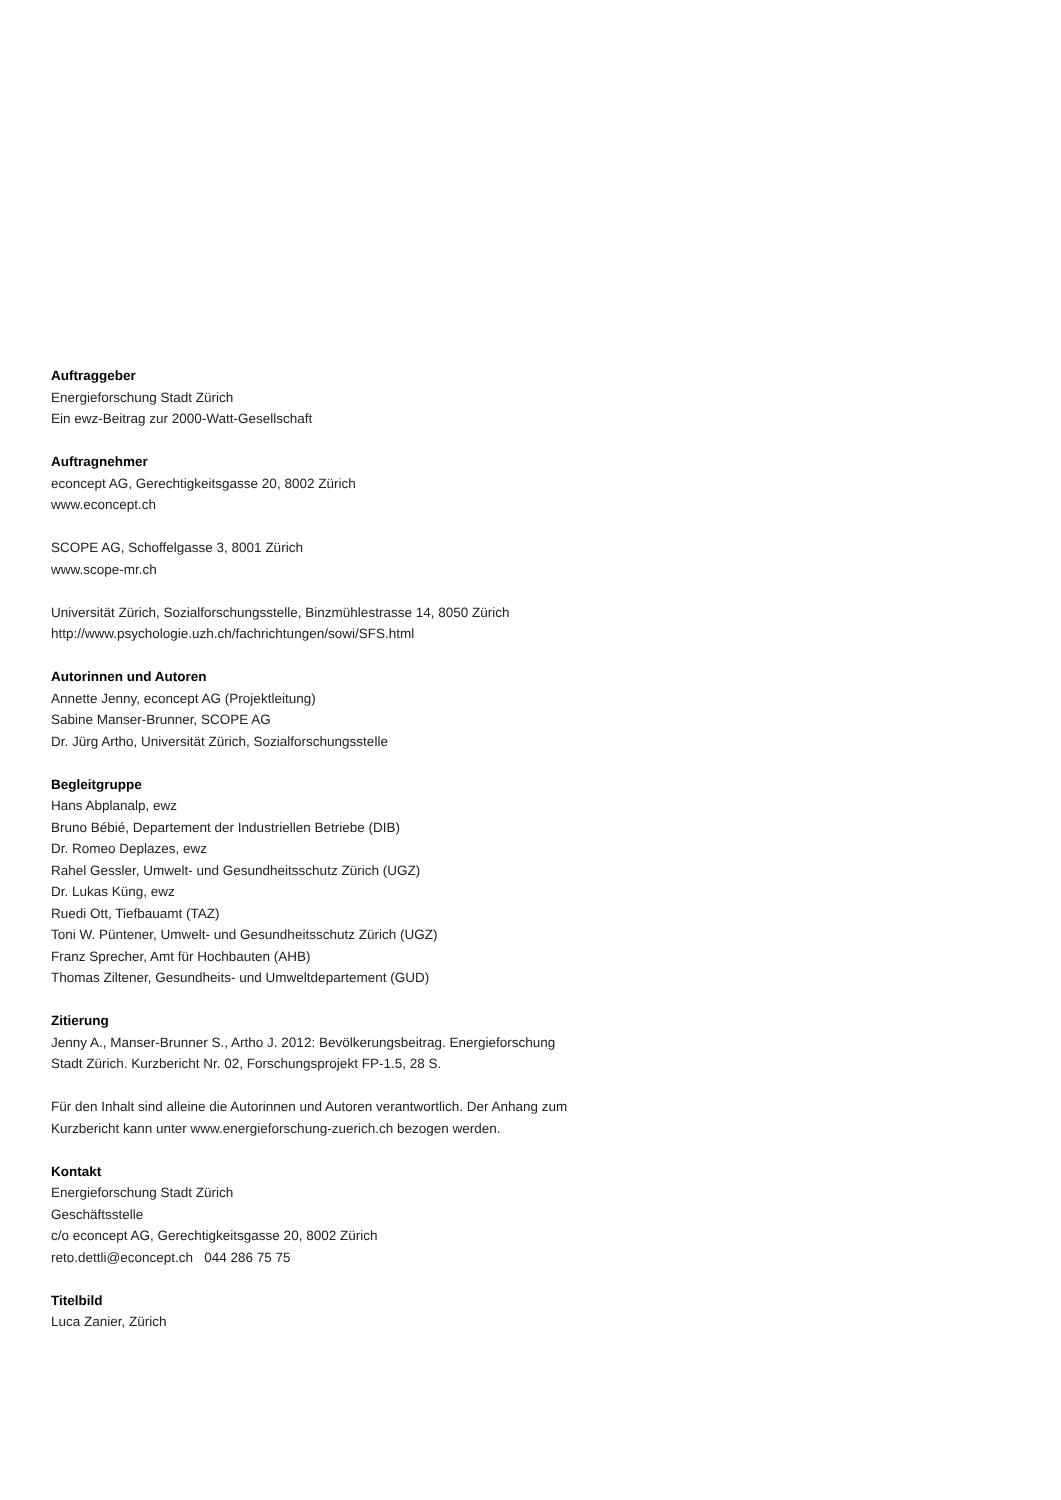Auftraggeber
Energieforschung Stadt Zürich
Ein ewz-Beitrag zur 2000-Watt-Gesellschaft
Auftragnehmer
econcept AG, Gerechtigkeitsgasse 20, 8002 Zürich
www.econcept.ch
SCOPE AG, Schoffelgasse 3, 8001 Zürich
www.scope-mr.ch
Universität Zürich, Sozialforschungsstelle, Binzmühlestrasse 14, 8050 Zürich
http://www.psychologie.uzh.ch/fachrichtungen/sowi/SFS.html
Autorinnen und Autoren
Annette Jenny, econcept AG (Projektleitung)
Sabine Manser-Brunner, SCOPE AG
Dr. Jürg Artho, Universität Zürich, Sozialforschungsstelle
Begleitgruppe
Hans Abplanalp, ewz
Bruno Bébié, Departement der Industriellen Betriebe (DIB)
Dr. Romeo Deplazes, ewz
Rahel Gessler, Umwelt- und Gesundheitsschutz Zürich (UGZ)
Dr. Lukas Küng, ewz
Ruedi Ott, Tiefbauamt (TAZ)
Toni W. Püntener, Umwelt- und Gesundheitsschutz Zürich (UGZ)
Franz Sprecher, Amt für Hochbauten (AHB)
Thomas Ziltener, Gesundheits- und Umweltdepartement (GUD)
Zitierung
Jenny A., Manser-Brunner S., Artho J. 2012: Bevölkerungsbeitrag. Energieforschung
Stadt Zürich. Kurzbericht Nr. 02, Forschungsprojekt FP-1.5, 28 S.
Für den Inhalt sind alleine die Autorinnen und Autoren verantwortlich. Der Anhang zum
Kurzbericht kann unter www.energieforschung-zuerich.ch bezogen werden.
Kontakt
Energieforschung Stadt Zürich
Geschäftsstelle
c/o econcept AG, Gerechtigkeitsgasse 20, 8002 Zürich
reto.dettli@econcept.ch 044 286 75 75
Titelbild
Luca Zanier, Zürich